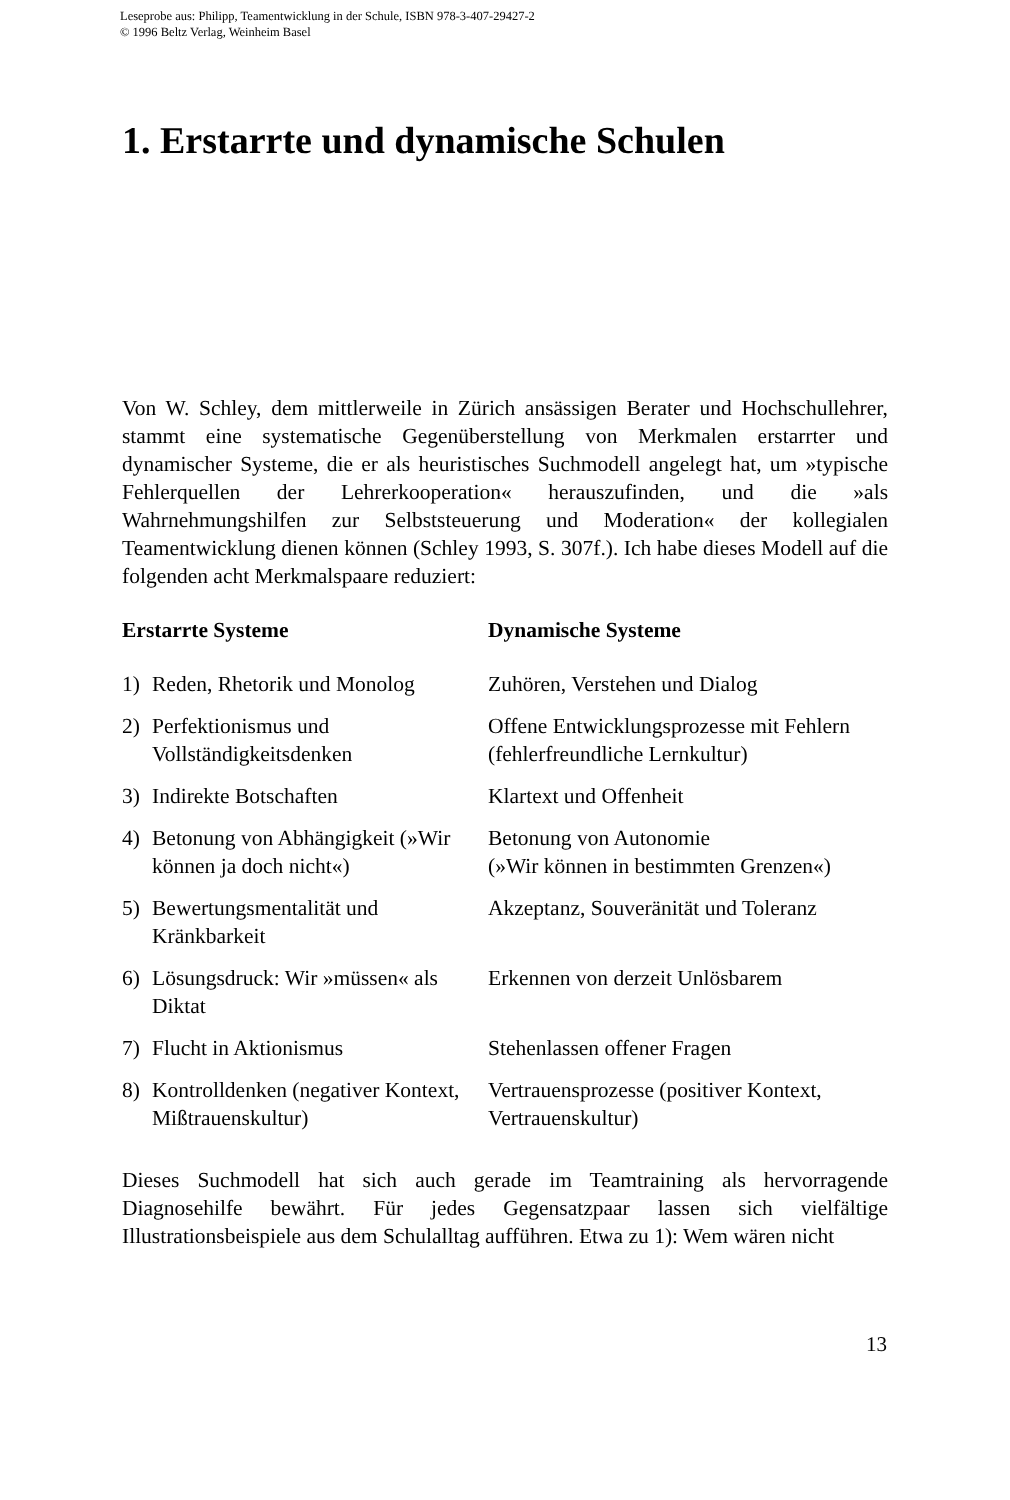Leseprobe aus: Philipp, Teamentwicklung in der Schule, ISBN 978-3-407-29427-2
© 1996 Beltz Verlag, Weinheim Basel
1. Erstarrte und dynamische Schulen
Von W. Schley, dem mittlerweile in Zürich ansässigen Berater und Hochschullehrer, stammt eine systematische Gegenüberstellung von Merkmalen erstarrter und dynamischer Systeme, die er als heuristisches Suchmodell angelegt hat, um »typische Fehlerquellen der Lehrerkooperation« herauszufinden, und die »als Wahrnehmungshilfen zur Selbststeuerung und Moderation« der kollegialen Teamentwicklung dienen können (Schley 1993, S. 307f.). Ich habe dieses Modell auf die folgenden acht Merkmalspaare reduziert:
| Erstarrte Systeme | | Dynamische Systeme |
| --- | --- | --- |
| 1) | Reden, Rhetorik und Monolog | Zuhören, Verstehen und Dialog |
| 2) | Perfektionismus und Vollständigkeitsdenken | Offene Entwicklungsprozesse mit Fehlern (fehlerfreundliche Lernkultur) |
| 3) | Indirekte Botschaften | Klartext und Offenheit |
| 4) | Betonung von Abhängigkeit (»Wir können ja doch nicht«) | Betonung von Autonomie (»Wir können in bestimmten Grenzen«) |
| 5) | Bewertungsmentalität und Kränkbarkeit | Akzeptanz, Souveränität und Toleranz |
| 6) | Lösungsdruck: Wir »müssen« als Diktat | Erkennen von derzeit Unlösbarem |
| 7) | Flucht in Aktionismus | Stehenlassen offener Fragen |
| 8) | Kontrolldenken (negativer Kontext, Mißtrauenskultur) | Vertrauensprozesse (positiver Kontext, Vertrauenskultur) |
Dieses Suchmodell hat sich auch gerade im Teamtraining als hervorragende Diagnosehilfe bewährt. Für jedes Gegensatzpaar lassen sich vielfältige Illustrationsbeispiele aus dem Schulalltag aufführen. Etwa zu 1): Wem wären nicht
13